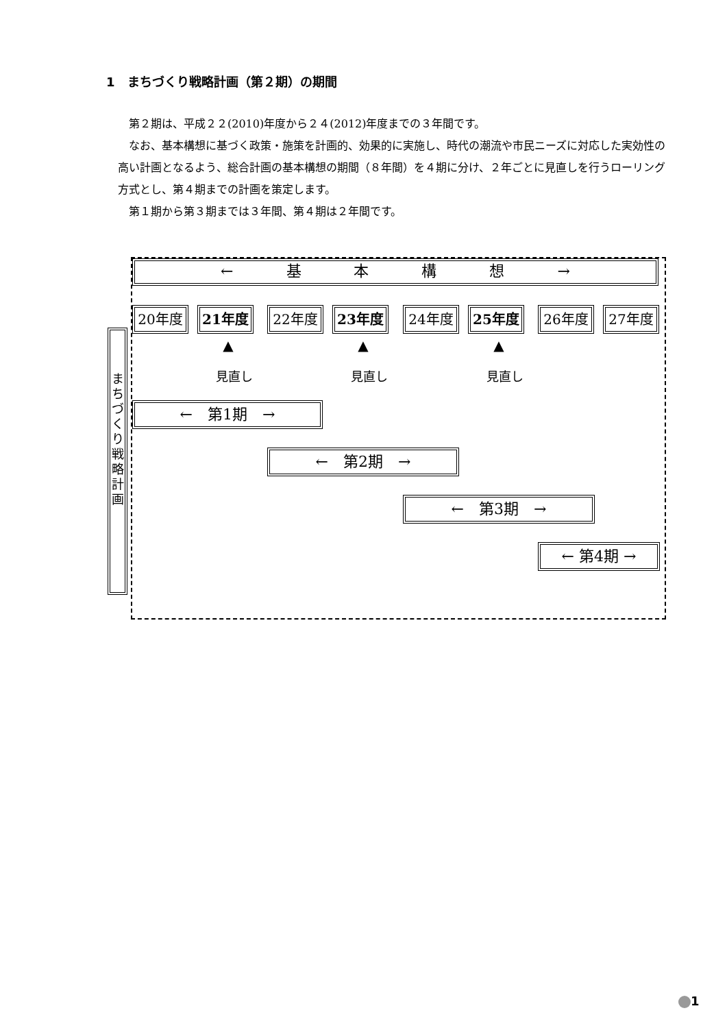1　まちづくり戦略計画（第２期）の期間
第２期は、平成２２(2010)年度から２４(2012)年度までの３年間です。
なお、基本構想に基づく政策・施策を計画的、効果的に実施し、時代の潮流や市民ニーズに対応した実効性の高い計画となるよう、総合計画の基本構想の期間（８年間）を４期に分け、２年ごとに見直しを行うローリング方式とし、第４期までの計画を策定します。
第１期から第３期までは３年間、第４期は２年間です。
← 基 本 構 想 →
20年度 21年度 22年度 23年度 24年度 25年度 26年度 27年度
▲
見直し
▲
見直し
▲
見直し
ま
ち
づ
く
り
戦
略
計
画
←　第1期　→
←　第2期　→
←　第3期　→
← 第4期 →
1